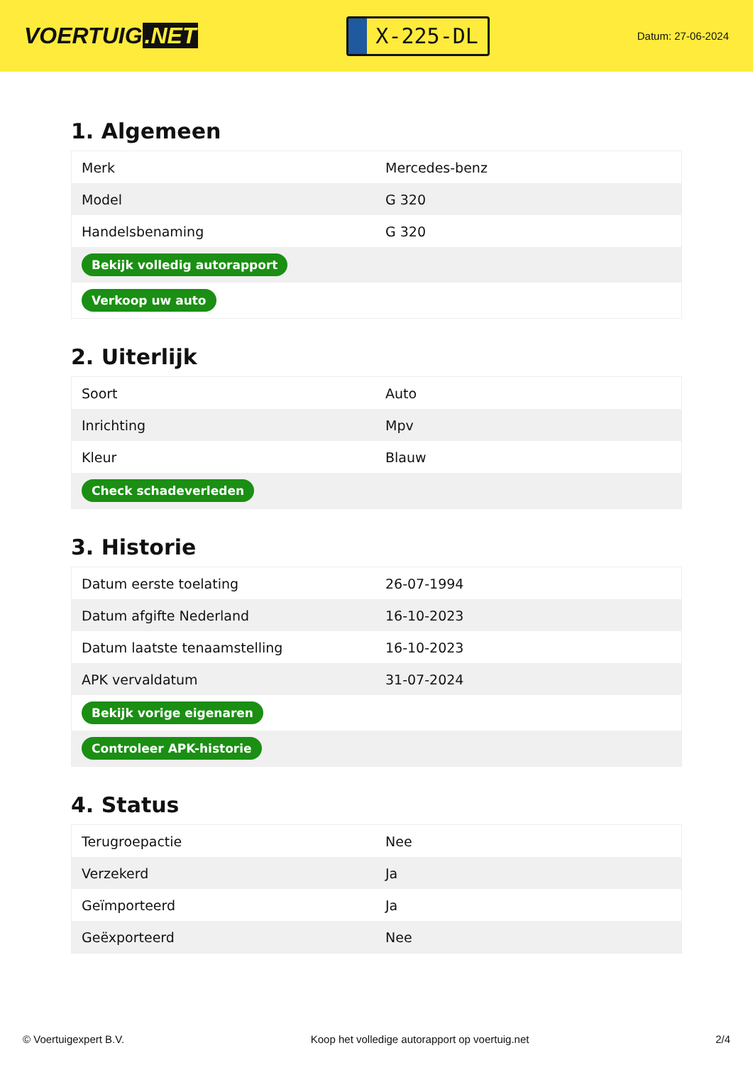VOERTUIG.NET
X-225-DL
Datum: 27-06-2024
1. Algemeen
| Merk | Mercedes-benz |
| Model | G 320 |
| Handelsbenaming | G 320 |
| Bekijk volledig autorapport | |
| Verkoop uw auto | |
2. Uiterlijk
| Soort | Auto |
| Inrichting | Mpv |
| Kleur | Blauw |
| Check schadeverleden | |
3. Historie
| Datum eerste toelating | 26-07-1994 |
| Datum afgifte Nederland | 16-10-2023 |
| Datum laatste tenaamstelling | 16-10-2023 |
| APK vervaldatum | 31-07-2024 |
| Bekijk vorige eigenaren | |
| Controleer APK-historie | |
4. Status
| Terugroepactie | Nee |
| Verzekerd | Ja |
| Geïmporteerd | Ja |
| Geëxporteerd | Nee |
© Voertuigexpert B.V. Koop het volledige autorapport op voertuig.net 2/4